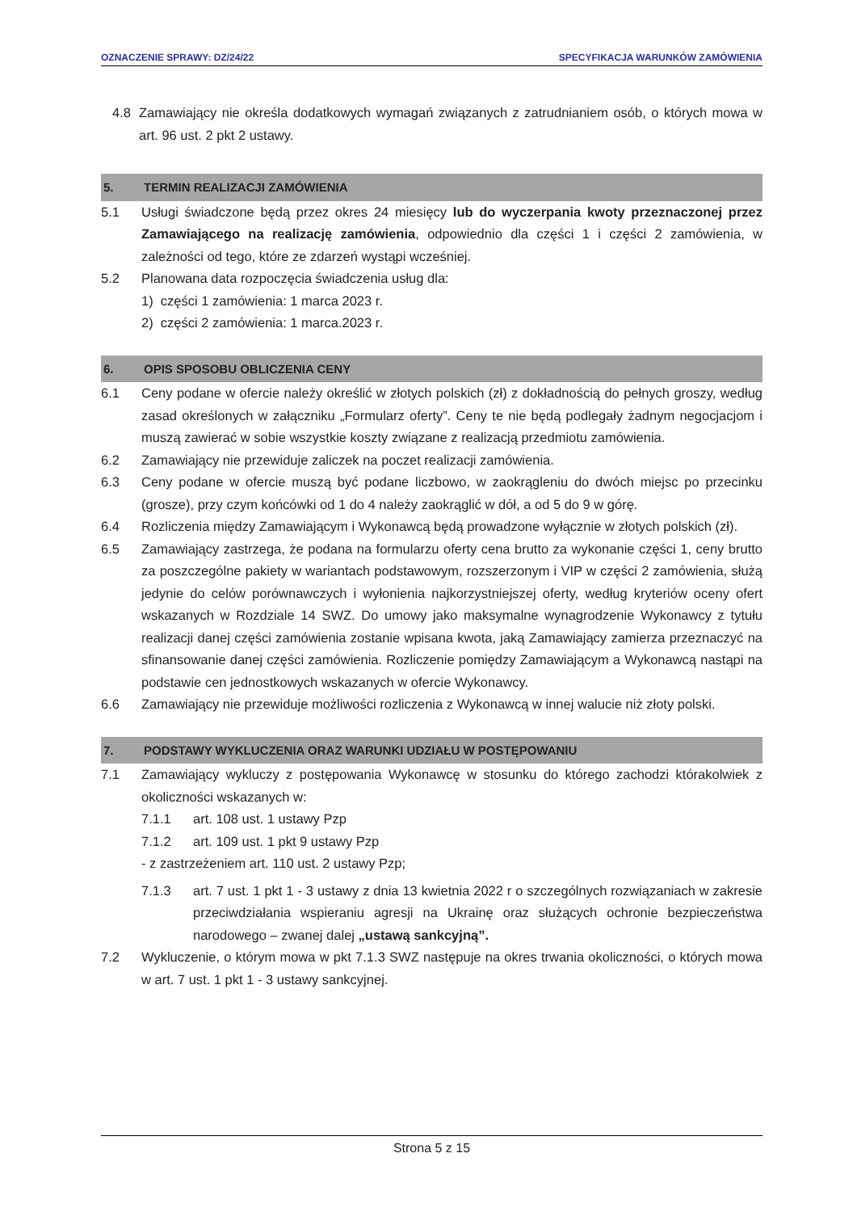OZNACZENIE SPRAWY: DZ/24/22 SPECYFIKACJA WARUNKÓW ZAMÓWIENIA
4.8 Zamawiający nie określa dodatkowych wymagań związanych z zatrudnianiem osób, o których mowa w art. 96 ust. 2 pkt 2 ustawy.
5. TERMIN REALIZACJI ZAMÓWIENIA
5.1 Usługi świadczone będą przez okres 24 miesięcy lub do wyczerpania kwoty przeznaczonej przez Zamawiającego na realizację zamówienia, odpowiednio dla części 1 i części 2 zamówienia, w zależności od tego, które ze zdarzeń wystąpi wcześniej.
5.2 Planowana data rozpoczęcia świadczenia usług dla:
1) części 1 zamówienia: 1 marca 2023 r.
2) części 2 zamówienia: 1 marca.2023 r.
6. OPIS SPOSOBU OBLICZENIA CENY
6.1 Ceny podane w ofercie należy określić w złotych polskich (zł) z dokładnością do pełnych groszy, według zasad określonych w załączniku „Formularz oferty”. Ceny te nie będą podlegały żadnym negocjacjom i muszą zawierać w sobie wszystkie koszty związane z realizacją przedmiotu zamówienia.
6.2 Zamawiający nie przewiduje zaliczek na poczet realizacji zamówienia.
6.3 Ceny podane w ofercie muszą być podane liczbowo, w zaokrągleniu do dwóch miejsc po przecinku (grosze), przy czym końcówki od 1 do 4 należy zaokrąglić w dół, a od 5 do 9 w górę.
6.4 Rozliczenia między Zamawiającym i Wykonawcą będą prowadzone wyłącznie w złotych polskich (zł).
6.5 Zamawiający zastrzega, że podana na formularzu oferty cena brutto za wykonanie części 1, ceny brutto za poszczególne pakiety w wariantach podstawowym, rozszerzonym i VIP w części 2 zamówienia, służą jedynie do celów porównawczych i wyłonienia najkorzystniejszej oferty, według kryteriów oceny ofert wskazanych w Rozdziale 14 SWZ. Do umowy jako maksymalne wynagrodzenie Wykonawcy z tytułu realizacji danej części zamówienia zostanie wpisana kwota, jaką Zamawiający zamierza przeznaczyć na sfinansowanie danej części zamówienia. Rozliczenie pomiędzy Zamawiającym a Wykonawcą nastąpi na podstawie cen jednostkowych wskazanych w ofercie Wykonawcy.
6.6 Zamawiający nie przewiduje możliwości rozliczenia z Wykonawcą w innej walucie niż złoty polski.
7. PODSTAWY WYKLUCZENIA ORAZ WARUNKI UDZIAŁU W POSTĘPOWANIU
7.1 Zamawiający wykluczy z postępowania Wykonawcę w stosunku do którego zachodzi którakolwiek z okoliczności wskazanych w:
7.1.1 art. 108 ust. 1 ustawy Pzp
7.1.2 art. 109 ust. 1 pkt 9 ustawy Pzp
- z zastrzeżeniem art. 110 ust. 2 ustawy Pzp;
7.1.3 art. 7 ust. 1 pkt 1 - 3 ustawy z dnia 13 kwietnia 2022 r o szczególnych rozwiązaniach w zakresie przeciwdziałania wspieraniu agresji na Ukrainę oraz służących ochronie bezpieczeństwa narodowego – zwanej dalej „ustawą sankcyjną”.
7.2 Wykluczenie, o którym mowa w pkt 7.1.3 SWZ następuje na okres trwania okoliczności, o których mowa w art. 7 ust. 1 pkt 1 - 3 ustawy sankcyjnej.
Strona 5 z 15